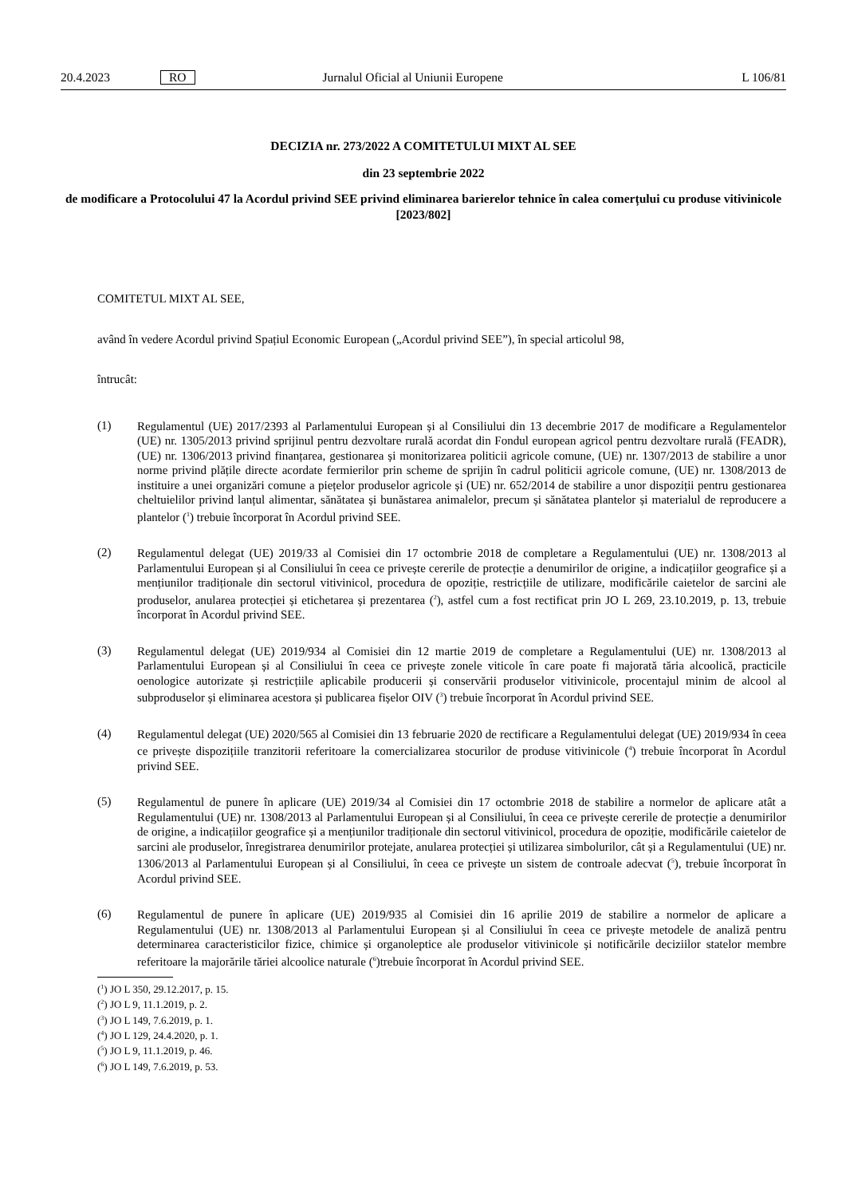20.4.2023 RO Jurnalul Oficial al Uniunii Europene L 106/81
DECIZIA nr. 273/2022 A COMITETULUI MIXT AL SEE
din 23 septembrie 2022
de modificare a Protocolului 47 la Acordul privind SEE privind eliminarea barierelor tehnice în calea comerțului cu produse vitivinicole [2023/802]
COMITETUL MIXT AL SEE,
având în vedere Acordul privind Spațiul Economic European („Acordul privind SEE”), în special articolul 98,
întrucât:
(1)
Regulamentul (UE) 2017/2393 al Parlamentului European și al Consiliului din 13 decembrie 2017 de modificare a Regulamentelor (UE) nr. 1305/2013 privind sprijinul pentru dezvoltare rurală acordat din Fondul european agricol pentru dezvoltare rurală (FEADR), (UE) nr. 1306/2013 privind finanțarea, gestionarea și monitorizarea politicii agricole comune, (UE) nr. 1307/2013 de stabilire a unor norme privind plățile directe acordate fermierilor prin scheme de sprijin în cadrul politicii agricole comune, (UE) nr. 1308/2013 de instituire a unei organizări comune a piețelor produselor agricole și (UE) nr. 652/2014 de stabilire a unor dispoziții pentru gestionarea cheltuielilor privind lanțul alimentar, sănătatea și bunăstarea animalelor, precum și sănătatea plantelor și materialul de reproducere a plantelor (<sup>1</sup>) trebuie încorporat în Acordul privind SEE.
(2)
Regulamentul delegat (UE) 2019/33 al Comisiei din 17 octombrie 2018 de completare a Regulamentului (UE) nr. 1308/2013 al Parlamentului European și al Consiliului în ceea ce privește cererile de protecție a denumirilor de origine, a indicațiilor geografice și a mențiunilor tradiționale din sectorul vitivinicol, procedura de opoziție, restricțiile de utilizare, modificările caietelor de sarcini ale produselor, anularea protecției și etichetarea și prezentarea (<sup>2</sup>), astfel cum a fost rectificat prin JO L 269, 23.10.2019, p. 13, trebuie încorporat în Acordul privind SEE.
(3)
Regulamentul delegat (UE) 2019/934 al Comisiei din 12 martie 2019 de completare a Regulamentului (UE) nr. 1308/2013 al Parlamentului European și al Consiliului în ceea ce privește zonele viticole în care poate fi majorată tăria alcoolică, practicile oenologice autorizate și restricțiile aplicabile producerii și conservării produselor vitivinicole, procentajul minim de alcool al subproduselor și eliminarea acestora și publicarea fișelor OIV (<sup>3</sup>) trebuie încorporat în Acordul privind SEE.
(4)
Regulamentul delegat (UE) 2020/565 al Comisiei din 13 februarie 2020 de rectificare a Regulamentului delegat (UE) 2019/934 în ceea ce privește dispozițiile tranzitorii referitoare la comercializarea stocurilor de produse vitivinicole (<sup>4</sup>) trebuie încorporat în Acordul privind SEE.
(5)
Regulamentul de punere în aplicare (UE) 2019/34 al Comisiei din 17 octombrie 2018 de stabilire a normelor de aplicare atât a Regulamentului (UE) nr. 1308/2013 al Parlamentului European și al Consiliului, în ceea ce privește cererile de protecție a denumirilor de origine, a indicațiilor geografice și a mențiunilor tradiționale din sectorul vitivinicol, procedura de opoziție, modificările caietelor de sarcini ale produselor, înregistrarea denumirilor protejate, anularea protecției și utilizarea simbolurilor, cât și a Regulamentului (UE) nr. 1306/2013 al Parlamentului European și al Consiliului, în ceea ce privește un sistem de controale adecvat (<sup>5</sup>), trebuie încorporat în Acordul privind SEE.
(6)
Regulamentul de punere în aplicare (UE) 2019/935 al Comisiei din 16 aprilie 2019 de stabilire a normelor de aplicare a Regulamentului (UE) nr. 1308/2013 al Parlamentului European și al Consiliului în ceea ce privește metodele de analiză pentru determinarea caracteristicilor fizice, chimice și organoleptice ale produselor vitivinicole și notificările deciziilor statelor membre referitoare la majorările tăriei alcoolice naturale (<sup>6</sup>)trebuie încorporat în Acordul privind SEE.
(<sup>1</sup>) JO L 350, 29.12.2017, p. 15.
(<sup>2</sup>) JO L 9, 11.1.2019, p. 2.
(<sup>3</sup>) JO L 149, 7.6.2019, p. 1.
(<sup>4</sup>) JO L 129, 24.4.2020, p. 1.
(<sup>5</sup>) JO L 9, 11.1.2019, p. 46.
(<sup>6</sup>) JO L 149, 7.6.2019, p. 53.